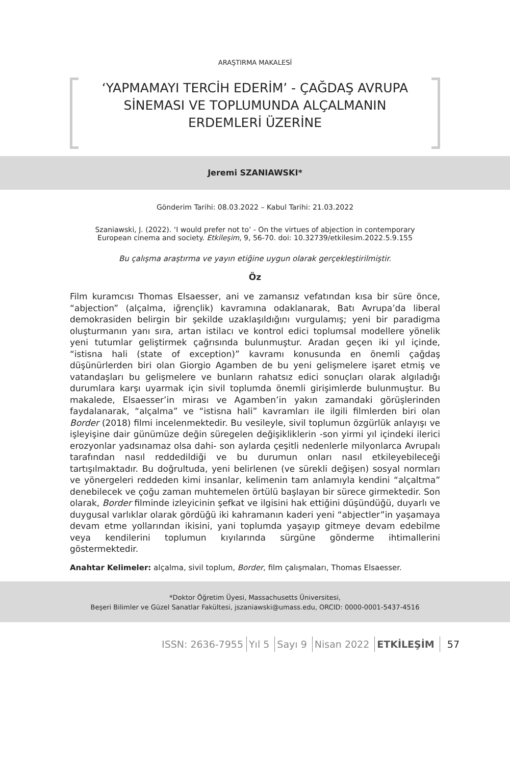ARAŞTIRMA MAKALESİ
‘YAPMAMAYI TERCİH EDERİM’ - ÇAĞDAŞ AVRUPA
SİNEMASI VE TOPLUMUNDA ALÇALMANIN
ERDEMLERİ ÜZERİNE
Jeremi SZANIAWSKI*
Gönderim Tarihi: 08.03.2022 – Kabul Tarihi: 21.03.2022
Szaniawski, J. (2022). ‘I would prefer not to’ - On the virtues of abjection in contemporary
European cinema and society. Etkileşim, 9, 56-70. doi: 10.32739/etkilesim.2022.5.9.155
Bu çalışma araştırma ve yayın etiğine uygun olarak gerçekleştirilmiştir.
Öz
Film kuramcısı Thomas Elsaesser, ani ve zamansız vefatından kısa bir süre önce, “abjection” (alçalma, iğrençlik) kavramına odaklanarak, Batı Avrupa’da liberal demokrasiden belirgin bir şekilde uzaklaşıldığını vurgulamış; yeni bir paradigma oluşturmanın yanı sıra, artan istilacı ve kontrol edici toplumsal modellere yönelik yeni tutumlar geliştirmek çağrısında bulunmuştur. Aradan geçen iki yıl içinde, “istisna hali (state of exception)” kavramı konusunda en önemli çağdaş düşünürlerden biri olan Giorgio Agamben de bu yeni gelişmelere işaret etmiş ve vatandaşları bu gelişmelere ve bunların rahatsız edici sonuçları olarak algıladığı durumlara karşı uyarmak için sivil toplumda önemli girişimlerde bulunmuştur. Bu makalede, Elsaesser’in mirası ve Agamben’in yakın zamandaki görüşlerinden faydalanarak, “alçalma” ve “istisna hali” kavramları ile ilgili filmlerden biri olan Border (2018) filmi incelenmektedir. Bu vesileyle, sivil toplumun özgürlük anlayışı ve işleyişine dair günümüze değin süregelen değişikliklerin -son yirmi yıl içindeki ilerici erozyonlar yadsınamaz olsa dahi- son aylarda çeşitli nedenlerle milyonlarca Avrupalı tarafından nasıl reddedildiği ve bu durumun onları nasıl etkileyebileceği tartışılmaktadır. Bu doğrultuda, yeni belirlenen (ve sürekli değişen) sosyal normları ve yönergeleri reddeden kimi insanlar, kelimenin tam anlamıyla kendini “alçaltma” denebilecek ve çoğu zaman muhtemelen örtülü başlayan bir sürece girmektedir. Son olarak, Border filminde izleyicinin şefkat ve ilgisini hak ettiğini düşündüğü, duyarlı ve duygusal varlıklar olarak gördüğü iki kahramanın kaderi yeni “abjectler”in yaşamaya devam etme yollarından ikisini, yani toplumda yaşayıp gitmeye devam edebilme veya kendilerini toplumun kıyılarında sürgüne gönderme ihtimallerini göstermektedir.
Anahtar Kelimeler: alçalma, sivil toplum, Border, film çalışmaları, Thomas Elsaesser.
*Doktor Öğretim Üyesi, Massachusetts Üniversitesi,
Beşeri Bilimler ve Güzel Sanatlar Fakültesi, jszaniawski@umass.edu, ORCID: 0000-0001-5437-4516
ISSN: 2636-7955 Yıl 5 Sayı 9 Nisan 2022 ETKİLEŞİM 57